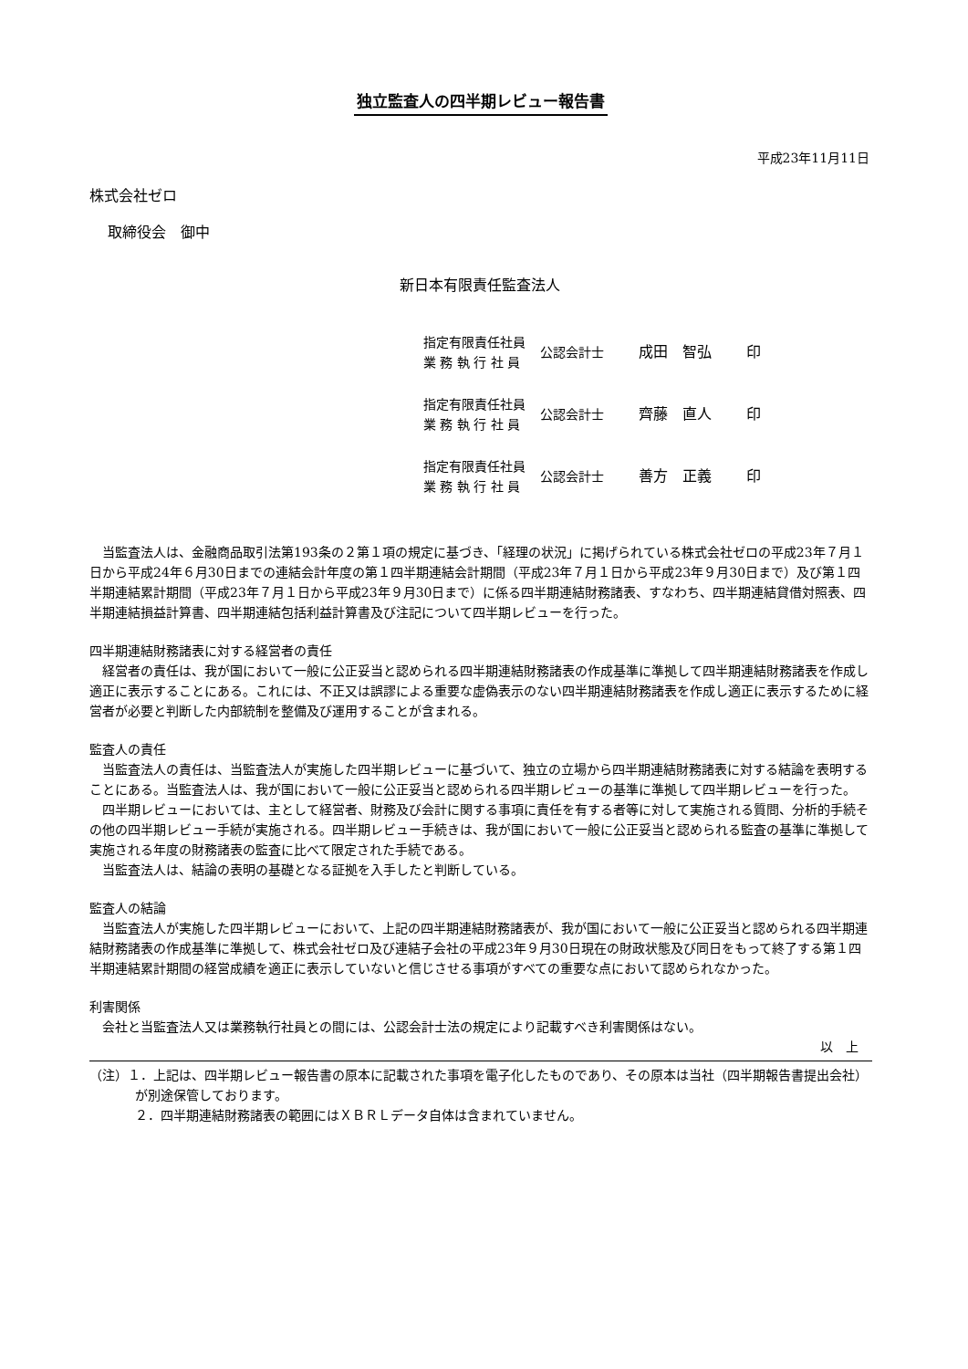独立監査人の四半期レビュー報告書
平成23年11月11日
株式会社ゼロ
取締役会　御中
新日本有限責任監査法人
| 指定有限責任社員 業 務 執 行 社 員 | 公認会計士 | 成田 智弘 | 印 |
| 指定有限責任社員 業 務 執 行 社 員 | 公認会計士 | 齊藤 直人 | 印 |
| 指定有限責任社員 業 務 執 行 社 員 | 公認会計士 | 善方 正義 | 印 |
当監査法人は、金融商品取引法第193条の２第１項の規定に基づき、「経理の状況」に掲げられている株式会社ゼロの平成23年７月１日から平成24年６月30日までの連結会計年度の第１四半期連結会計期間（平成23年７月１日から平成23年９月30日まで）及び第１四半期連結累計期間（平成23年７月１日から平成23年９月30日まで）に係る四半期連結財務諸表、すなわち、四半期連結貸借対照表、四半期連結損益計算書、四半期連結包括利益計算書及び注記について四半期レビューを行った。
四半期連結財務諸表に対する経営者の責任
経営者の責任は、我が国において一般に公正妥当と認められる四半期連結財務諸表の作成基準に準拠して四半期連結財務諸表を作成し適正に表示することにある。これには、不正又は誤謬による重要な虚偽表示のない四半期連結財務諸表を作成し適正に表示するために経営者が必要と判断した内部統制を整備及び運用することが含まれる。
監査人の責任
当監査法人の責任は、当監査法人が実施した四半期レビューに基づいて、独立の立場から四半期連結財務諸表に対する結論を表明することにある。当監査法人は、我が国において一般に公正妥当と認められる四半期レビューの基準に準拠して四半期レビューを行った。
四半期レビューにおいては、主として経営者、財務及び会計に関する事項に責任を有する者等に対して実施される質問、分析的手続その他の四半期レビュー手続が実施される。四半期レビュー手続きは、我が国において一般に公正妥当と認められる監査の基準に準拠して実施される年度の財務諸表の監査に比べて限定された手続である。
当監査法人は、結論の表明の基礎となる証拠を入手したと判断している。
監査人の結論
当監査法人が実施した四半期レビューにおいて、上記の四半期連結財務諸表が、我が国において一般に公正妥当と認められる四半期連結財務諸表の作成基準に準拠して、株式会社ゼロ及び連結子会社の平成23年９月30日現在の財政状態及び同日をもって終了する第１四半期連結累計期間の経営成績を適正に表示していないと信じさせる事項がすべての重要な点において認められなかった。
利害関係
会社と当監査法人又は業務執行社員との間には、公認会計士法の規定により記載すべき利害関係はない。
以　上
（注）１．上記は、四半期レビュー報告書の原本に記載された事項を電子化したものであり、その原本は当社（四半期報告書提出会社）が別途保管しております。
２．四半期連結財務諸表の範囲にはＸＢＲＬデータ自体は含まれていません。